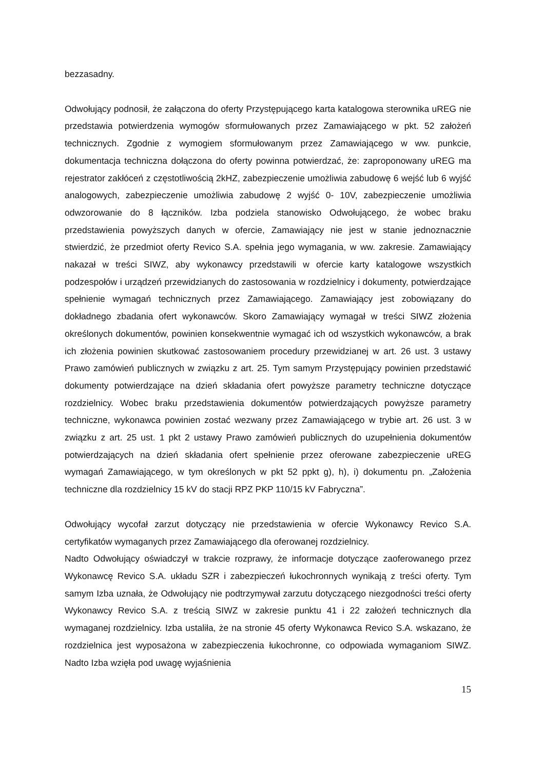bezzasadny.
Odwołujący podnosił, że załączona do oferty Przystępującego karta katalogowa sterownika uREG nie przedstawia potwierdzenia wymogów sformułowanych przez Zamawiającego w pkt. 52 założeń technicznych. Zgodnie z wymogiem sformułowanym przez Zamawiającego w ww. punkcie, dokumentacja techniczna dołączona do oferty powinna potwierdzać, że: zaproponowany uREG ma rejestrator zakłóceń z częstotliwością 2kHZ, zabezpieczenie umożliwia zabudowę 6 wejść lub 6 wyjść analogowych, zabezpieczenie umożliwia zabudowę 2 wyjść 0- 10V, zabezpieczenie umożliwia odwzorowanie do 8 łączników. Izba podziela stanowisko Odwołującego, że wobec braku przedstawienia powyższych danych w ofercie, Zamawiający nie jest w stanie jednoznacznie stwierdzić, że przedmiot oferty Revico S.A. spełnia jego wymagania, w ww. zakresie. Zamawiający nakazał w treści SIWZ, aby wykonawcy przedstawili w ofercie karty katalogowe wszystkich podzespołów i urządzeń przewidzianych do zastosowania w rozdzielnicy i dokumenty, potwierdzające spełnienie wymagań technicznych przez Zamawiającego. Zamawiający jest zobowiązany do dokładnego zbadania ofert wykonawców. Skoro Zamawiający wymagał w treści SIWZ złożenia określonych dokumentów, powinien konsekwentnie wymagać ich od wszystkich wykonawców, a brak ich złożenia powinien skutkować zastosowaniem procedury przewidzianej w art. 26 ust. 3 ustawy Prawo zamówień publicznych w związku z art. 25. Tym samym Przystępujący powinien przedstawić dokumenty potwierdzające na dzień składania ofert powyższe parametry techniczne dotyczące rozdzielnicy. Wobec braku przedstawienia dokumentów potwierdzających powyższe parametry techniczne, wykonawca powinien zostać wezwany przez Zamawiającego w trybie art. 26 ust. 3 w związku z art. 25 ust. 1 pkt 2 ustawy Prawo zamówień publicznych do uzupełnienia dokumentów potwierdzających na dzień składania ofert spełnienie przez oferowane zabezpieczenie uREG wymagań Zamawiającego, w tym określonych w pkt 52 ppkt g), h), i) dokumentu pn. „Założenia techniczne dla rozdzielnicy 15 kV do stacji RPZ PKP 110/15 kV Fabryczna”.
Odwołujący wycofał zarzut dotyczący nie przedstawienia w ofercie Wykonawcy Revico S.A. certyfikatów wymaganych przez Zamawiającego dla oferowanej rozdzielnicy.
Nadto Odwołujący oświadczył w trakcie rozprawy, że informacje dotyczące zaoferowanego przez Wykonawcę Revico S.A. układu SZR i zabezpieczeń łukochronnych wynikają z treści oferty. Tym samym Izba uznała, że Odwołujący nie podtrzymywał zarzutu dotyczącego niezgodności treści oferty Wykonawcy Revico S.A. z treścią SIWZ w zakresie punktu 41 i 22 założeń technicznych dla wymaganej rozdzielnicy. Izba ustaliła, że na stronie 45 oferty Wykonawca Revico S.A. wskazano, że rozdzielnica jest wyposażona w zabezpieczenia łukochronne, co odpowiada wymaganiom SIWZ. Nadto Izba wzięła pod uwagę wyjaśnienia
15